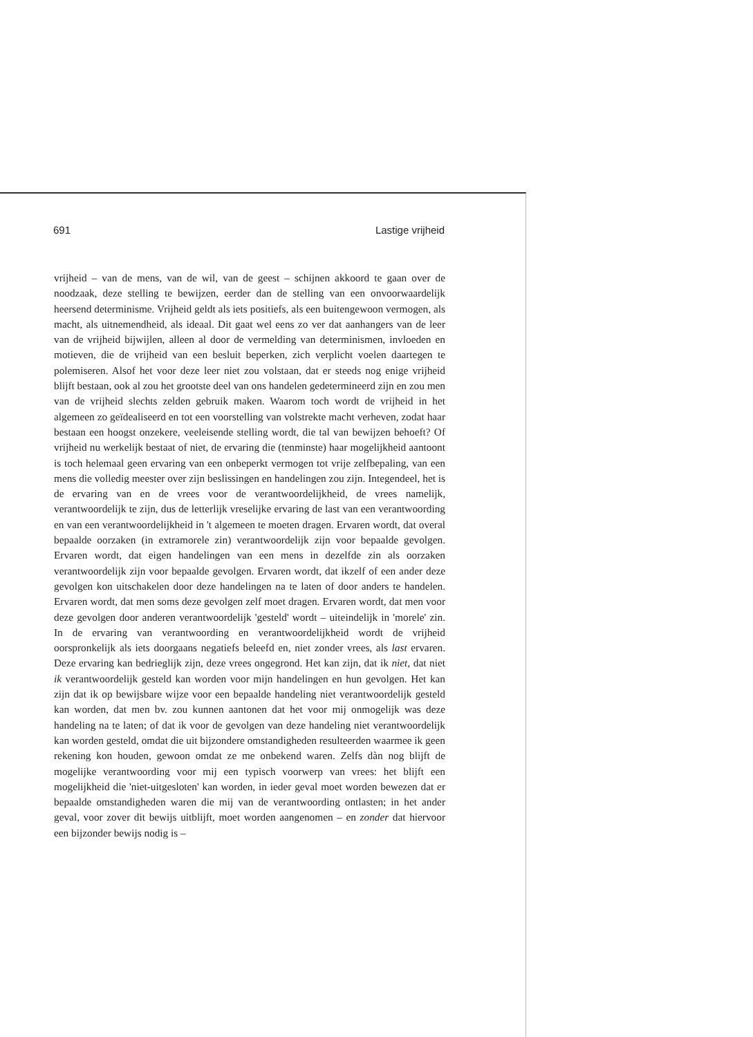691 Lastige vrijheid
vrijheid – van de mens, van de wil, van de geest – schijnen akkoord te gaan over de noodzaak, deze stelling te bewijzen, eerder dan de stelling van een onvoorwaardelijk heersend determinisme. Vrijheid geldt als iets positiefs, als een buitengewoon vermogen, als macht, als uitnemendheid, als ideaal. Dit gaat wel eens zo ver dat aanhangers van de leer van de vrijheid bijwijlen, alleen al door de vermelding van determinismen, invloeden en motieven, die de vrijheid van een besluit beperken, zich verplicht voelen daartegen te polemiseren. Alsof het voor deze leer niet zou volstaan, dat er steeds nog enige vrijheid blijft bestaan, ook al zou het grootste deel van ons handelen gedetermineerd zijn en zou men van de vrijheid slechts zelden gebruik maken. Waarom toch wordt de vrijheid in het algemeen zo geïdealiseerd en tot een voorstelling van volstrekte macht verheven, zodat haar bestaan een hoogst onzekere, veeleisende stelling wordt, die tal van bewijzen behoeft? Of vrijheid nu werkelijk bestaat of niet, de ervaring die (tenminste) haar mogelijkheid aantoont is toch helemaal geen ervaring van een onbeperkt vermogen tot vrije zelfbepaling, van een mens die volledig meester over zijn beslissingen en handelingen zou zijn. Integendeel, het is de ervaring van en de vrees voor de verantwoordelijkheid, de vrees namelijk, verantwoordelijk te zijn, dus de letterlijk vreselijke ervaring de last van een verantwoording en van een verantwoordelijkheid in 't algemeen te moeten dragen. Ervaren wordt, dat overal bepaalde oorzaken (in extramorele zin) verantwoordelijk zijn voor bepaalde gevolgen. Ervaren wordt, dat eigen handelingen van een mens in dezelfde zin als oorzaken verantwoordelijk zijn voor bepaalde gevolgen. Ervaren wordt, dat ikzelf of een ander deze gevolgen kon uitschakelen door deze handelingen na te laten of door anders te handelen. Ervaren wordt, dat men soms deze gevolgen zelf moet dragen. Ervaren wordt, dat men voor deze gevolgen door anderen verantwoordelijk 'gesteld' wordt – uiteindelijk in 'morele' zin. In de ervaring van verantwoording en verantwoordelijkheid wordt de vrijheid oorspronkelijk als iets doorgaans negatiefs beleefd en, niet zonder vrees, als last ervaren. Deze ervaring kan bedrieglijk zijn, deze vrees ongegrond. Het kan zijn, dat ik niet, dat niet ik verantwoordelijk gesteld kan worden voor mijn handelingen en hun gevolgen. Het kan zijn dat ik op bewijsbare wijze voor een bepaalde handeling niet verantwoordelijk gesteld kan worden, dat men bv. zou kunnen aantonen dat het voor mij onmogelijk was deze handeling na te laten; of dat ik voor de gevolgen van deze handeling niet verantwoordelijk kan worden gesteld, omdat die uit bijzondere omstandigheden resulteerden waarmee ik geen rekening kon houden, gewoon omdat ze me onbekend waren. Zelfs dàn nog blijft de mogelijke verantwoording voor mij een typisch voorwerp van vrees: het blijft een mogelijkheid die 'niet-uitgesloten' kan worden, in ieder geval moet worden bewezen dat er bepaalde omstandigheden waren die mij van de verantwoording ontlasten; in het ander geval, voor zover dit bewijs uitblijft, moet worden aangenomen – en zonder dat hiervoor een bijzonder bewijs nodig is –